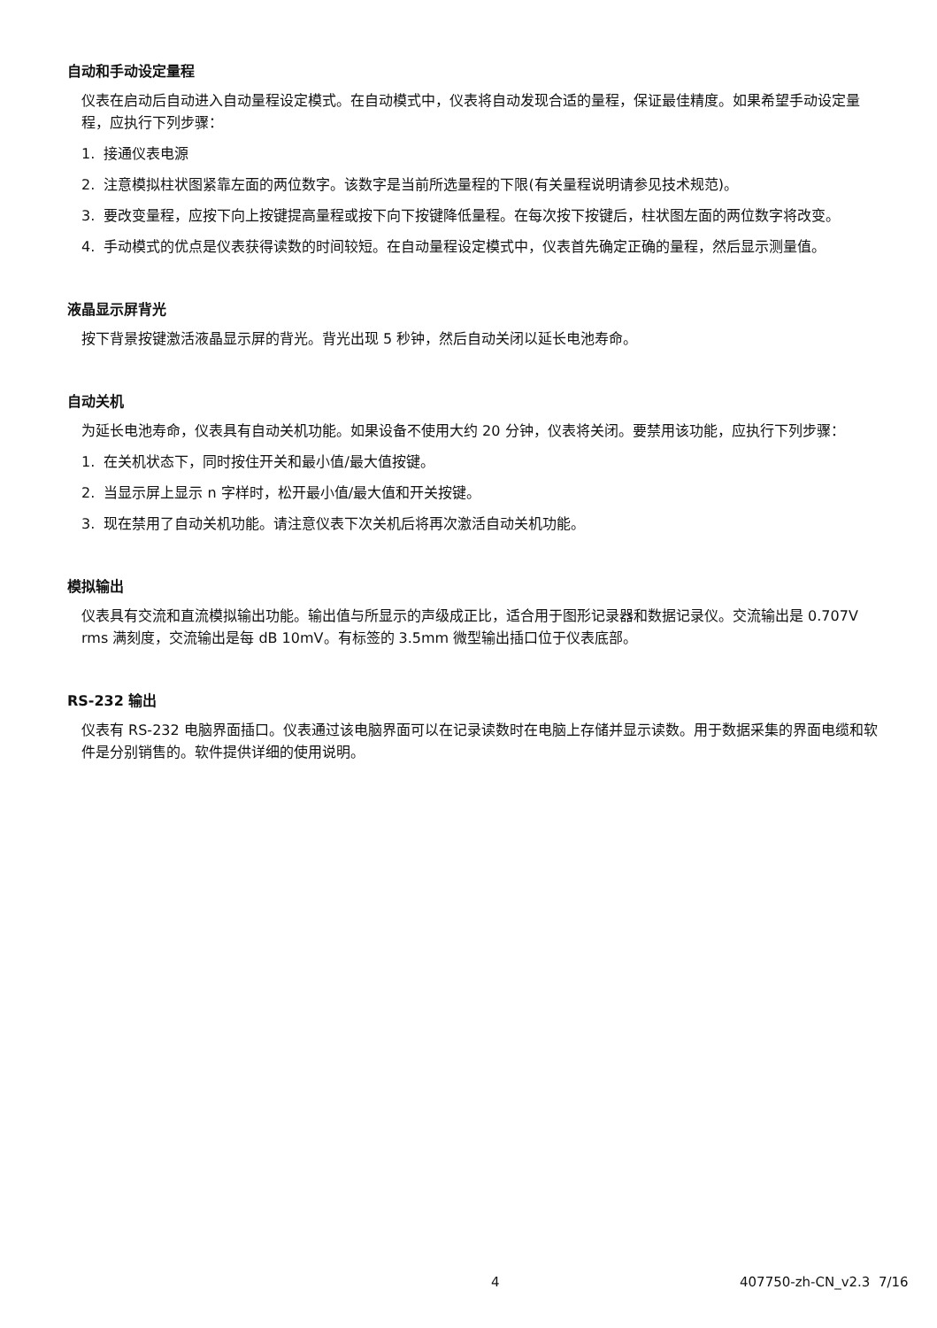自动和手动设定量程
仪表在启动后自动进入自动量程设定模式。在自动模式中，仪表将自动发现合适的量程，保证最佳精度。如果希望手动设定量程，应执行下列步骤：
1. 接通仪表电源
2. 注意模拟柱状图紧靠左面的两位数字。该数字是当前所选量程的下限(有关量程说明请参见技术规范)。
3. 要改变量程，应按下向上按键提高量程或按下向下按键降低量程。在每次按下按键后，柱状图左面的两位数字将改变。
4. 手动模式的优点是仪表获得读数的时间较短。在自动量程设定模式中，仪表首先确定正确的量程，然后显示测量值。
液晶显示屏背光
按下背景按键激活液晶显示屏的背光。背光出现 5 秒钟，然后自动关闭以延长电池寿命。
自动关机
为延长电池寿命，仪表具有自动关机功能。如果设备不使用大约 20 分钟，仪表将关闭。要禁用该功能，应执行下列步骤：
1. 在关机状态下，同时按住开关和最小值/最大值按键。
2. 当显示屏上显示 n 字样时，松开最小值/最大值和开关按键。
3. 现在禁用了自动关机功能。请注意仪表下次关机后将再次激活自动关机功能。
模拟输出
仪表具有交流和直流模拟输出功能。输出值与所显示的声级成正比，适合用于图形记录器和数据记录仪。交流输出是 0.707V rms 满刻度，交流输出是每 dB 10mV。有标签的 3.5mm 微型输出插口位于仪表底部。
RS-232 输出
仪表有 RS-232 电脑界面插口。仪表通过该电脑界面可以在记录读数时在电脑上存储并显示读数。用于数据采集的界面电缆和软件是分别销售的。软件提供详细的使用说明。
4 407750-zh-CN_v2.3 7/16